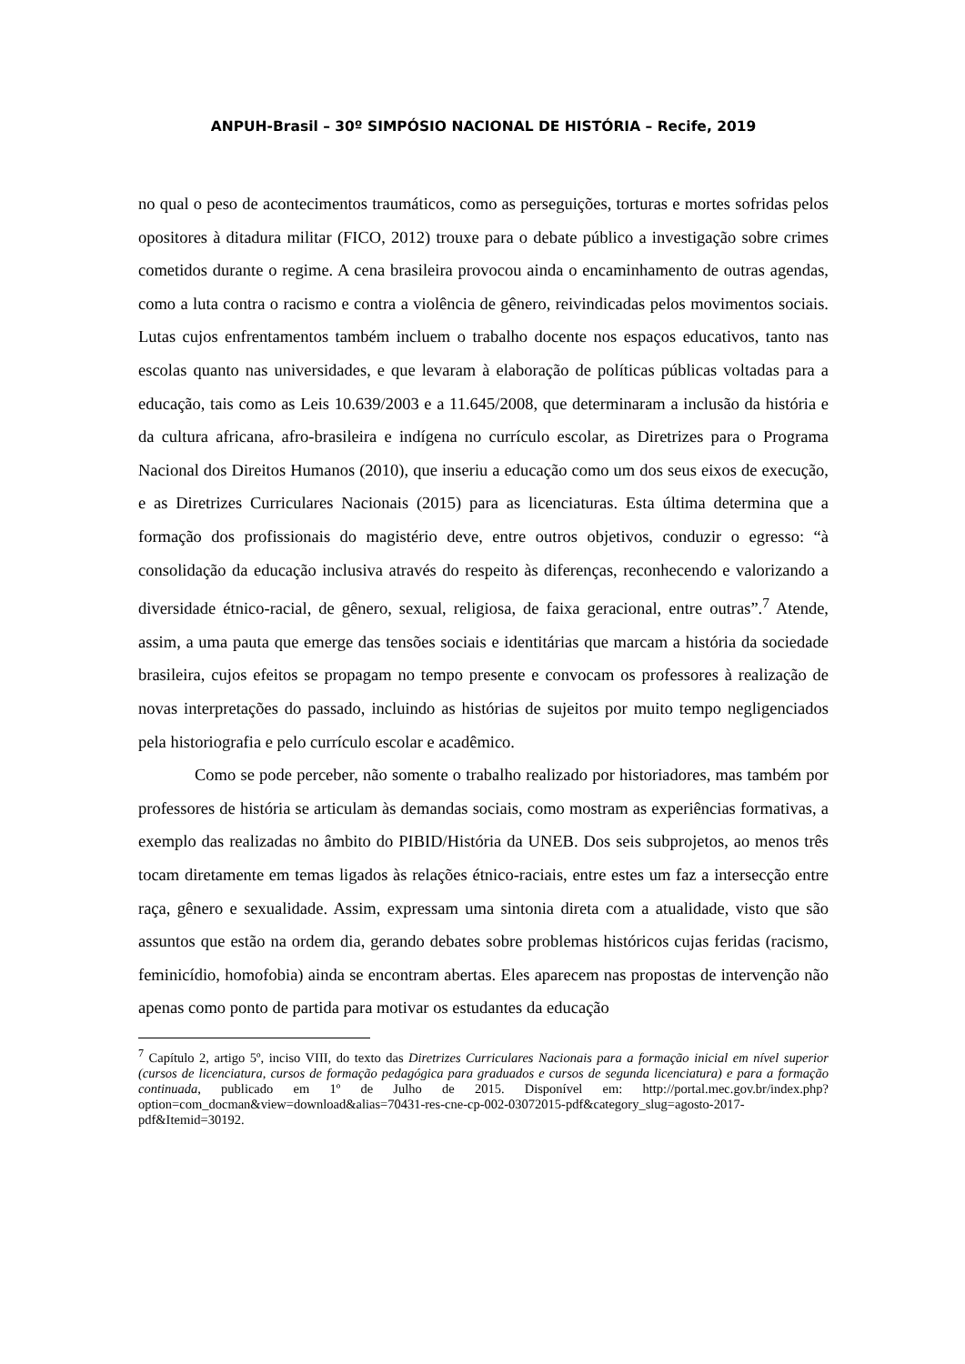ANPUH-Brasil – 30º SIMPÓSIO NACIONAL DE HISTÓRIA – Recife, 2019
no qual o peso de acontecimentos traumáticos, como as perseguições, torturas e mortes sofridas pelos opositores à ditadura militar (FICO, 2012) trouxe para o debate público a investigação sobre crimes cometidos durante o regime. A cena brasileira provocou ainda o encaminhamento de outras agendas, como a luta contra o racismo e contra a violência de gênero, reivindicadas pelos movimentos sociais. Lutas cujos enfrentamentos também incluem o trabalho docente nos espaços educativos, tanto nas escolas quanto nas universidades, e que levaram à elaboração de políticas públicas voltadas para a educação, tais como as Leis 10.639/2003 e a 11.645/2008, que determinaram a inclusão da história e da cultura africana, afro-brasileira e indígena no currículo escolar, as Diretrizes para o Programa Nacional dos Direitos Humanos (2010), que inseriu a educação como um dos seus eixos de execução, e as Diretrizes Curriculares Nacionais (2015) para as licenciaturas. Esta última determina que a formação dos profissionais do magistério deve, entre outros objetivos, conduzir o egresso: “à consolidação da educação inclusiva através do respeito às diferenças, reconhecendo e valorizando a diversidade étnico-racial, de gênero, sexual, religiosa, de faixa geracional, entre outras”.<sup>7</sup> Atende, assim, a uma pauta que emerge das tensões sociais e identitárias que marcam a história da sociedade brasileira, cujos efeitos se propagam no tempo presente e convocam os professores à realização de novas interpretações do passado, incluindo as histórias de sujeitos por muito tempo negligenciados pela historiografia e pelo currículo escolar e acadêmico.
Como se pode perceber, não somente o trabalho realizado por historiadores, mas também por professores de história se articulam às demandas sociais, como mostram as experiências formativas, a exemplo das realizadas no âmbito do PIBID/História da UNEB. Dos seis subprojetos, ao menos três tocam diretamente em temas ligados às relações étnico-raciais, entre estes um faz a intersecção entre raça, gênero e sexualidade. Assim, expressam uma sintonia direta com a atualidade, visto que são assuntos que estão na ordem dia, gerando debates sobre problemas históricos cujas feridas (racismo, feminicídio, homofobia) ainda se encontram abertas. Eles aparecem nas propostas de intervenção não apenas como ponto de partida para motivar os estudantes da educação
<sup>7</sup> Capítulo 2, artigo 5º, inciso VIII, do texto das Diretrizes Curriculares Nacionais para a formação inicial em nível superior (cursos de licenciatura, cursos de formação pedagógica para graduados e cursos de segunda licenciatura) e para a formação continuada, publicado em 1º de Julho de 2015. Disponível em: http://portal.mec.gov.br/index.php?option=com_docman&view=download&alias=70431-res-cne-cp-002-03072015-pdf&category_slug=agosto-2017-pdf&Itemid=30192.